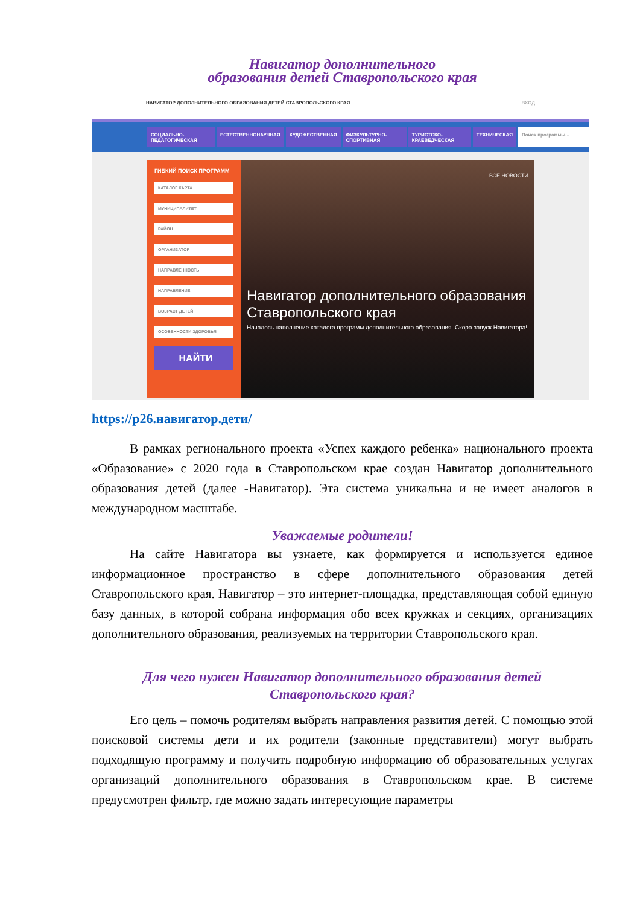Навигатор дополнительного
образования детей Ставропольского края
НАВИГАТОР ДОПОЛНИТЕЛЬНОГО ОБРАЗОВАНИЯ ДЕТЕЙ СТАВРОПОЛЬСКОГО КРАЯ ВХОД
СОЦИАЛЬНО-ПЕДАГОГИЧЕСКАЯ ЕСТЕСТВЕННОНАУЧНАЯ ХУДОЖЕСТВЕННАЯ ФИЗКУЛЬТУРНО-СПОРТИВНАЯ ТУРИСТСКО-КРАЕВЕДЧЕСКАЯ ТЕХНИЧЕСКАЯ Поиск программы...
ГИБКИЙ ПОИСК ПРОГРАММ
КАТАЛОГ КАРТА
МУНИЦИПАЛИТЕТ
РАЙОН
ОРГАНИЗАТОР
НАПРАВЛЕННОСТЬ
НАПРАВЛЕНИЕ
ВОЗРАСТ ДЕТЕЙ
ОСОБЕННОСТИ ЗДОРОВЬЯ
НАЙТИ
ВСЕ НОВОСТИ
Навигатор дополнительного образования Ставропольского края
Началось наполнение каталога программ дополнительного образования. Скоро запуск Навигатора!
https://р26.навигатор.дети/
В рамках регионального проекта «Успех каждого ребенка» национального проекта «Образование» с 2020 года в Ставропольском крае создан Навигатор дополнительного образования детей (далее -Навигатор). Эта система уникальна и не имеет аналогов в международном масштабе.
Уважаемые родители!
На сайте Навигатора вы узнаете, как формируется и используется единое информационное пространство в сфере дополнительного образования детей Ставропольского края. Навигатор – это интернет-площадка, представляющая собой единую базу данных, в которой собрана информация обо всех кружках и секциях, организациях дополнительного образования, реализуемых на территории Ставропольского края.
Для чего нужен Навигатор дополнительного образования детей
Ставропольского края?
Его цель – помочь родителям выбрать направления развития детей. С помощью этой поисковой системы дети и их родители (законные представители) могут выбрать подходящую программу и получить подробную информацию об образовательных услугах организаций дополнительного образования в Ставропольском крае. В системе предусмотрен фильтр, где можно задать интересующие параметры